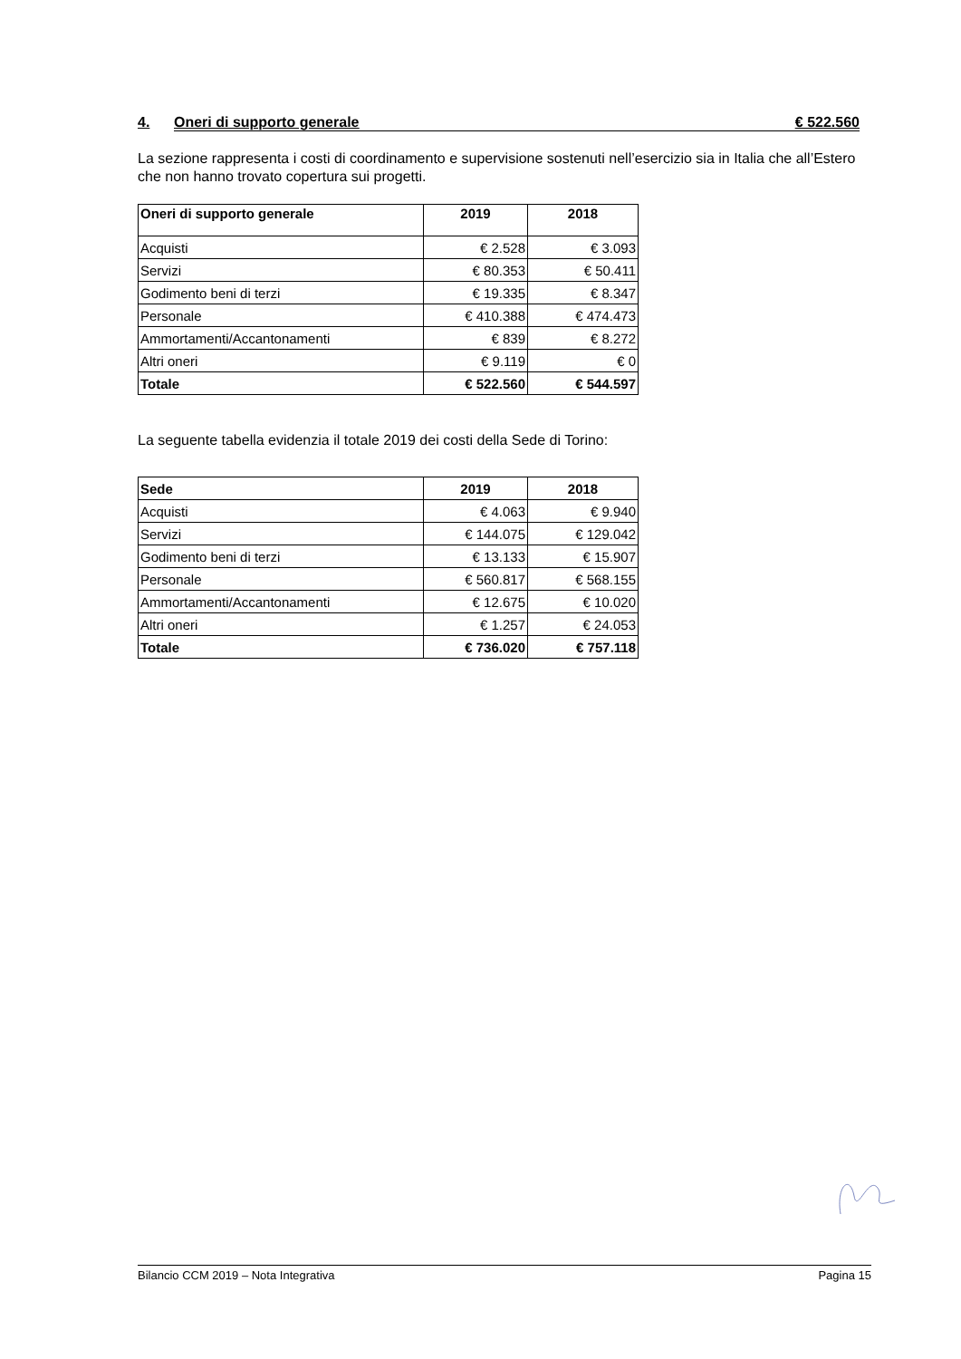4. Oneri di supporto generale € 522.560
La sezione rappresenta i costi di coordinamento e supervisione sostenuti nell’esercizio sia in Italia che all’Estero che non hanno trovato copertura sui progetti.
| Oneri di supporto generale | 2019 | 2018 |
| --- | --- | --- |
| Acquisti | € 2.528 | € 3.093 |
| Servizi | € 80.353 | € 50.411 |
| Godimento beni di terzi | € 19.335 | € 8.347 |
| Personale | € 410.388 | € 474.473 |
| Ammortamenti/Accantonamenti | € 839 | € 8.272 |
| Altri oneri | € 9.119 | € 0 |
| Totale | € 522.560 | € 544.597 |
La seguente tabella evidenzia il totale 2019 dei costi della Sede di Torino:
| Sede | 2019 | 2018 |
| --- | --- | --- |
| Acquisti | € 4.063 | € 9.940 |
| Servizi | € 144.075 | € 129.042 |
| Godimento beni di terzi | € 13.133 | € 15.907 |
| Personale | € 560.817 | € 568.155 |
| Ammortamenti/Accantonamenti | € 12.675 | € 10.020 |
| Altri oneri | € 1.257 | € 24.053 |
| Totale | € 736.020 | € 757.118 |
Bilancio CCM 2019 – Nota Integrativa Pagina 15